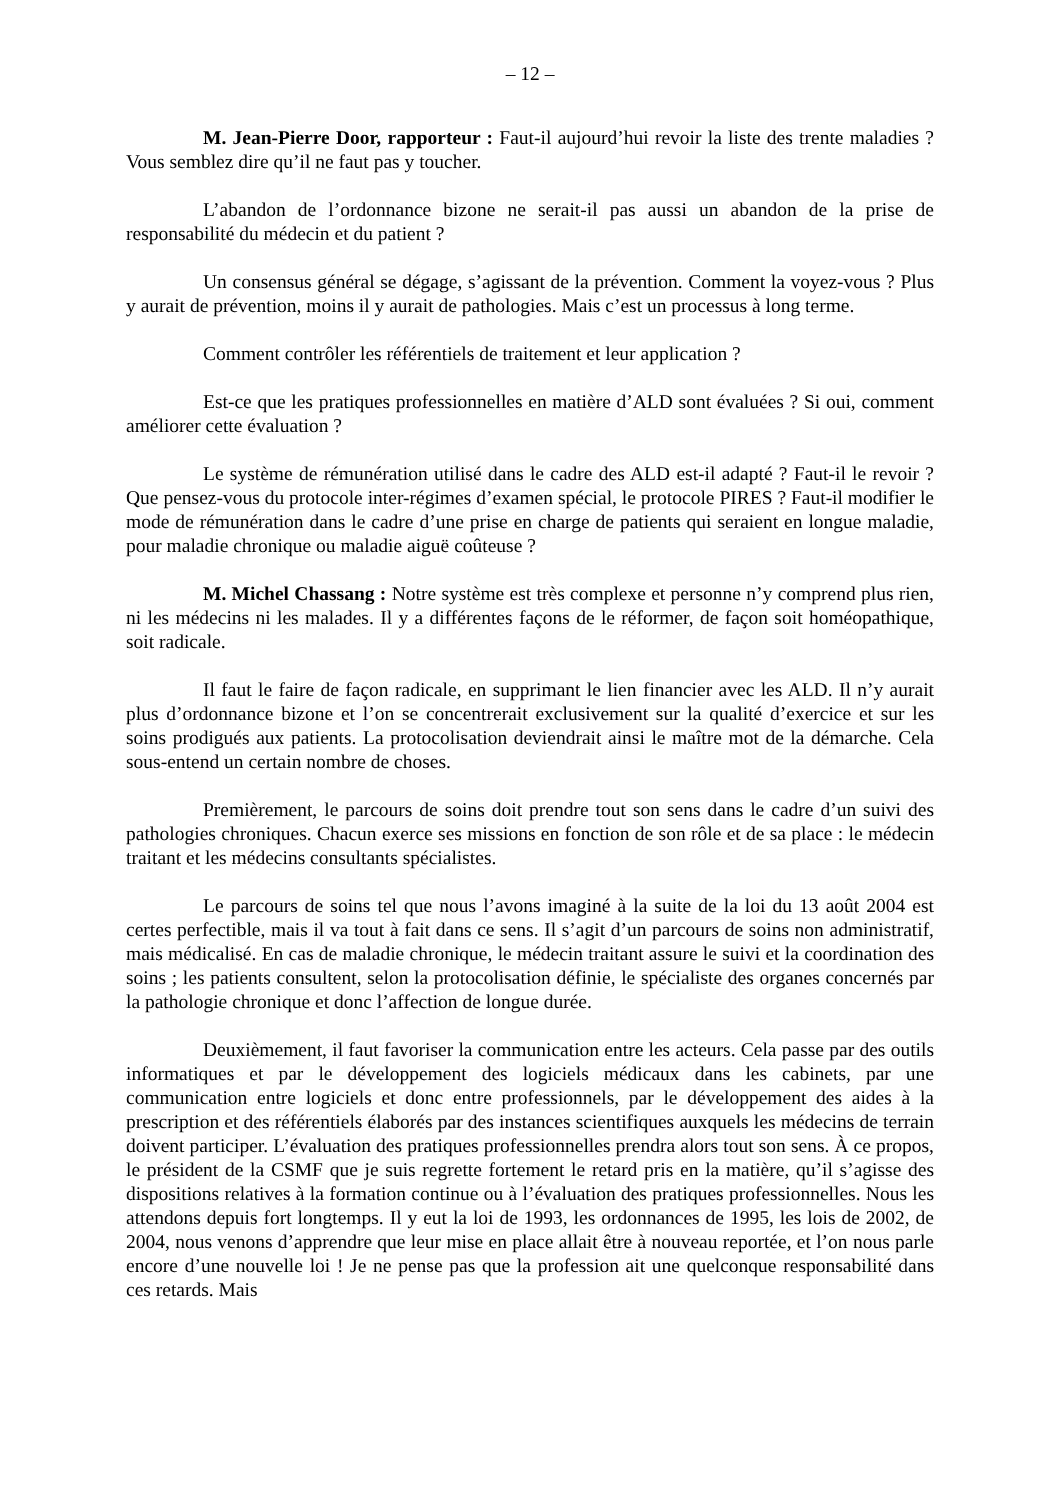– 12 –
M. Jean-Pierre Door, rapporteur : Faut-il aujourd’hui revoir la liste des trente maladies ? Vous semblez dire qu’il ne faut pas y toucher.
L’abandon de l’ordonnance bizone ne serait-il pas aussi un abandon de la prise de responsabilité du médecin et du patient ?
Un consensus général se dégage, s’agissant de la prévention. Comment la voyez-vous ? Plus y aurait de prévention, moins il y aurait de pathologies. Mais c’est un processus à long terme.
Comment contrôler les référentiels de traitement et leur application ?
Est-ce que les pratiques professionnelles en matière d’ALD sont évaluées ? Si oui, comment améliorer cette évaluation ?
Le système de rémunération utilisé dans le cadre des ALD est-il adapté ? Faut-il le revoir ? Que pensez-vous du protocole inter-régimes d’examen spécial, le protocole PIRES ? Faut-il modifier le mode de rémunération dans le cadre d’une prise en charge de patients qui seraient en longue maladie, pour maladie chronique ou maladie aiguë coûteuse ?
M. Michel Chassang : Notre système est très complexe et personne n’y comprend plus rien, ni les médecins ni les malades. Il y a différentes façons de le réformer, de façon soit homéopathique, soit radicale.
Il faut le faire de façon radicale, en supprimant le lien financier avec les ALD. Il n’y aurait plus d’ordonnance bizone et l’on se concentrerait exclusivement sur la qualité d’exercice et sur les soins prodigués aux patients. La protocolisation deviendrait ainsi le maître mot de la démarche. Cela sous-entend un certain nombre de choses.
Premièrement, le parcours de soins doit prendre tout son sens dans le cadre d’un suivi des pathologies chroniques. Chacun exerce ses missions en fonction de son rôle et de sa place : le médecin traitant et les médecins consultants spécialistes.
Le parcours de soins tel que nous l’avons imaginé à la suite de la loi du 13 août 2004 est certes perfectible, mais il va tout à fait dans ce sens. Il s’agit d’un parcours de soins non administratif, mais médicalisé. En cas de maladie chronique, le médecin traitant assure le suivi et la coordination des soins ; les patients consultent, selon la protocolisation définie, le spécialiste des organes concernés par la pathologie chronique et donc l’affection de longue durée.
Deuxièmement, il faut favoriser la communication entre les acteurs. Cela passe par des outils informatiques et par le développement des logiciels médicaux dans les cabinets, par une communication entre logiciels et donc entre professionnels, par le développement des aides à la prescription et des référentiels élaborés par des instances scientifiques auxquels les médecins de terrain doivent participer. L’évaluation des pratiques professionnelles prendra alors tout son sens. À ce propos, le président de la CSMF que je suis regrette fortement le retard pris en la matière, qu’il s’agisse des dispositions relatives à la formation continue ou à l’évaluation des pratiques professionnelles. Nous les attendons depuis fort longtemps. Il y eut la loi de 1993, les ordonnances de 1995, les lois de 2002, de 2004, nous venons d’apprendre que leur mise en place allait être à nouveau reportée, et l’on nous parle encore d’une nouvelle loi ! Je ne pense pas que la profession ait une quelconque responsabilité dans ces retards. Mais